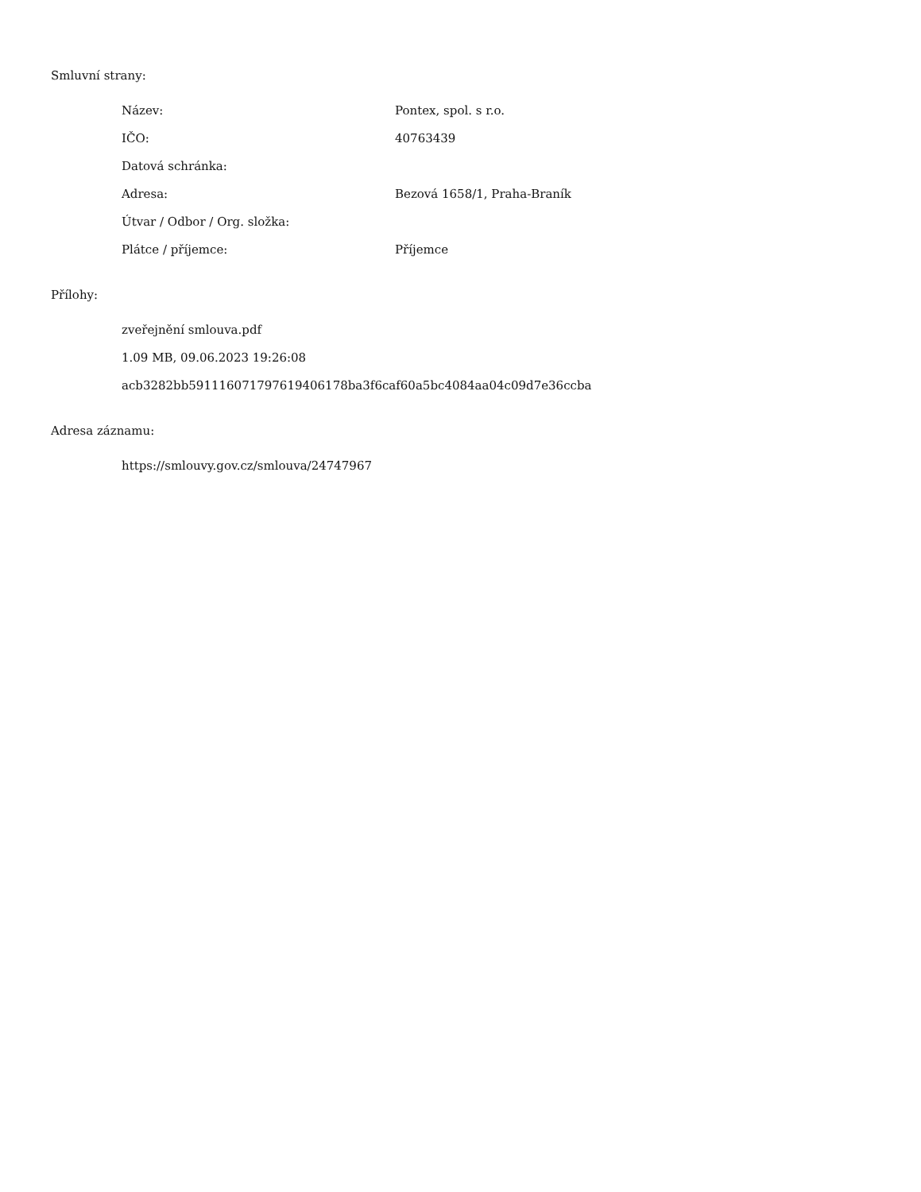Smluvní strany:
| Název: | Pontex, spol. s r.o. |
| IČO: | 40763439 |
| Datová schránka: | |
| Adresa: | Bezová 1658/1, Praha-Braník |
| Útvar / Odbor / Org. složka: | |
| Plátce / příjemce: | Příjemce |
Přílohy:
zveřejnění smlouva.pdf
1.09 MB, 09.06.2023 19:26:08
acb3282bb5911160717976194061​78ba3f6caf60a5bc4084aa04c09d7e36ccba
Adresa záznamu:
https://smlouvy.gov.cz/smlouva/24747967